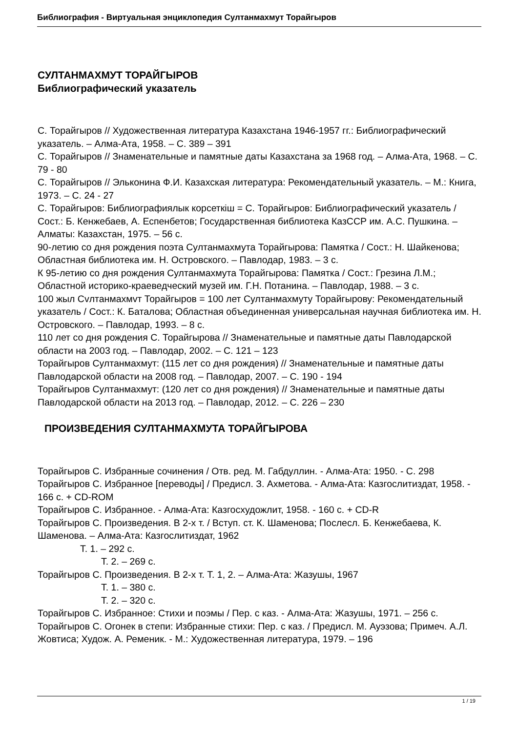Библиография - Виртуальная энциклопедия Султанмахмут Торайгыров
СУЛТАНМАХМУТ ТОРАЙГЫРОВ
Библиографический указатель
С. Торайгыров // Художественная литература Казахстана 1946-1957 гг.: Библиографический указатель. – Алма-Ата, 1958. – С. 389 – 391
С. Торайгыров // Знаменательные и памятные даты Казахстана за 1968 год. – Алма-Ата, 1968. – С. 79 - 80
С. Торайгыров // Эльконина Ф.И. Казахская литература: Рекомендательный указатель. – М.: Книга, 1973. – С. 24 - 27
С. Торайгыров: Библиографиялык корсеткiш = С. Торайгыров: Библиографический указатель / Сост.: Б. Кенжебаев, А. Еспенбетов; Государственная библиотека КазССР им. А.С. Пушкина. – Алматы: Казахстан, 1975. – 56 с.
90-летию со дня рождения поэта Султанмахмута Торайгырова: Памятка / Сост.: Н. Шайкенова; Областная библиотека им. Н. Островского. – Павлодар, 1983. – 3 с.
К 95-летию со дня рождения Султанмахмута Торайгырова: Памятка / Сост.: Грезина Л.М.; Областной историко-краеведческий музей им. Г.Н. Потанина. – Павлодар, 1988. – 3 с.
100 жыл Cvлтанмахмvт Торайгыров = 100 лет Султанмахмуту Торайгырову: Рекомендательный указатель / Сост.: К. Баталова; Областная объединенная универсальная научная библиотека им. Н. Островского. – Павлодар, 1993. – 8 с.
110 лет со дня рождения С. Торайгырова // Знаменательные и памятные даты Павлодарской области на 2003 год. – Павлодар, 2002. – С. 121 – 123
Торайгыров Султанмахмут: (115 лет со дня рождения) // Знаменательные и памятные даты Павлодарской области на 2008 год. – Павлодар, 2007. – С. 190 - 194
Торайгыров Султанмахмут: (120 лет со дня рождения) // Знаменательные и памятные даты Павлодарской области на 2013 год. – Павлодар, 2012. – С. 226 – 230
ПРОИЗВЕДЕНИЯ СУЛТАНМАХМУТА ТОРАЙГЫРОВА
Торайгыров С. Избранные сочинения / Отв. ред. М. Габдуллин. - Алма-Ата: 1950. - С. 298
Торайгыров С. Избранное [переводы] / Предисл. З. Ахметова. - Алма-Ата: Казгослитиздат, 1958. - 166 с. + CD-ROM
Торайгыров С. Избранное. - Алма-Ата: Казгосхудожлит, 1958. - 160 с. + CD-R
Торайгыров С. Произведения. В 2-х т. / Вступ. ст. К. Шаменова; Послесл. Б. Кенжебаева, К. Шаменова. – Алма-Ата: Казгослитиздат, 1962
Т. 1. – 292 с.
Т. 2. – 269 с.
Торайгыров С. Произведения. В 2-х т. Т. 1, 2. – Алма-Ата: Жазушы, 1967
Т. 1. – 380 с.
Т. 2. – 320 с.
Торайгыров С. Избранное: Стихи и поэмы / Пер. с каз. - Алма-Ата: Жазушы, 1971. – 256 с.
Торайгыров С. Огонек в степи: Избранные стихи: Пер. с каз. / Предисл. М. Ауэзова; Примеч. А.Л. Жовтиса; Худож. А. Ременик. - М.: Художественная литература, 1979. – 196
1 / 19